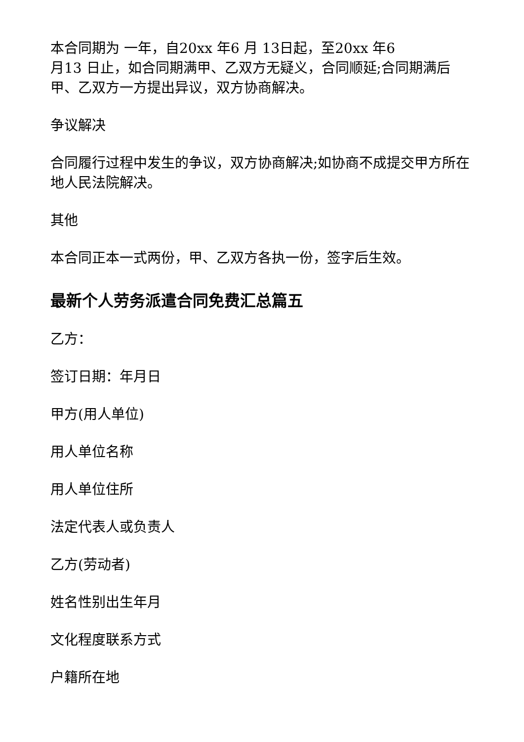本合同期为 一年，自20xx 年6 月 13日起，至20xx 年6
月13 日止，如合同期满甲、乙双方无疑义，合同顺延;合同期满后甲、乙双方一方提出异议，双方协商解决。
争议解决
合同履行过程中发生的争议，双方协商解决;如协商不成提交甲方所在地人民法院解决。
其他
本合同正本一式两份，甲、乙双方各执一份，签字后生效。
最新个人劳务派遣合同免费汇总篇五
乙方：
签订日期：年月日
甲方(用人单位)
用人单位名称
用人单位住所
法定代表人或负责人
乙方(劳动者)
姓名性别出生年月
文化程度联系方式
户籍所在地